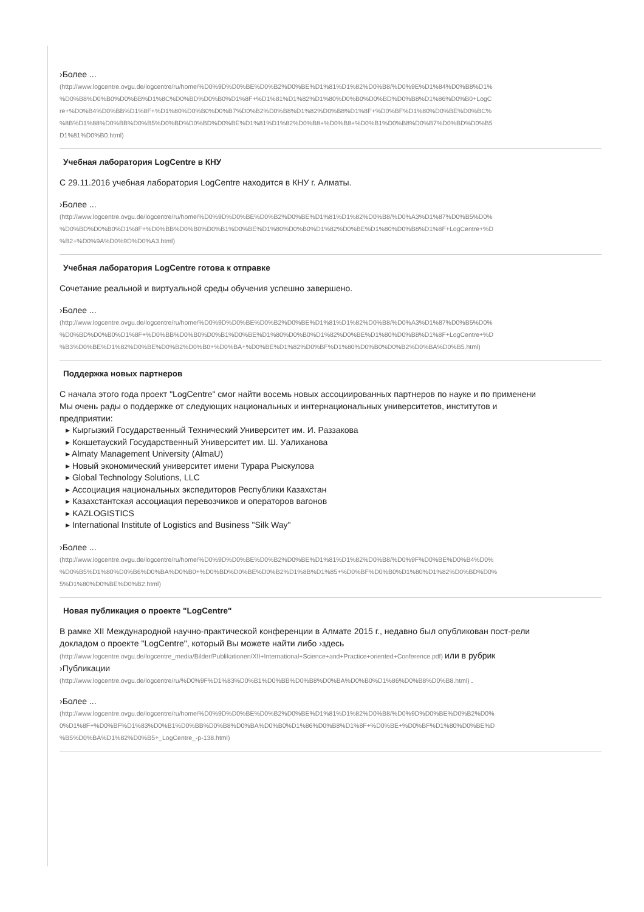›Более ...
(http://www.logcentre.ovgu.de/logcentre/ru/home/%D0%9D%D0%BE%D0%B2%D0%BE%D1%81%D1%82%D0%B8/%D0%9E%D1%84%D0%B8%D1%
%D0%B8%D0%B0%D0%BB%D1%8C%D0%BD%D0%B0%D1%8F+%D1%81%D1%82%D1%80%D0%B0%D0%BD%D0%B8%D1%86%D0%B0+LogC
re+%D0%B4%D0%BB%D1%8F+%D1%80%D0%B0%D0%B7%D0%B2%D0%B8%D1%82%D0%B8%D1%8F+%D0%BF%D1%80%D0%BE%D0%BC%
%8B%D1%88%D0%BB%D0%B5%D0%BD%D0%BD%D0%BE%D1%81%D1%82%D0%B8+%D0%B8+%D0%B1%D0%B8%D0%B7%D0%BD%D0%B5
D1%81%D0%B0.html)
Учебная лаборатория LogCentre в КНУ
С 29.11.2016 учебная лаборатория LogCentre находится в КНУ г. Алматы.
›Более ...
(http://www.logcentre.ovgu.de/logcentre/ru/home/%D0%9D%D0%BE%D0%B2%D0%BE%D1%81%D1%82%D0%B8/%D0%A3%D1%87%D0%B5%D0%
%D0%BD%D0%B0%D1%8F+%D0%BB%D0%B0%D0%B1%D0%BE%D1%80%D0%B0%D1%82%D0%BE%D1%80%D0%B8%D1%8F+LogCentre+%D
%B2+%D0%9A%D0%9D%D0%A3.html)
Учебная лаборатория LogCentre готова к отправке
Сочетание реальной и виртуальной среды обучения успешно завершено.
›Более ...
(http://www.logcentre.ovgu.de/logcentre/ru/home/%D0%9D%D0%BE%D0%B2%D0%BE%D1%81%D1%82%D0%B8/%D0%A3%D1%87%D0%B5%D0%
%D0%BD%D0%B0%D1%8F+%D0%BB%D0%B0%D0%B1%D0%BE%D1%80%D0%B0%D1%82%D0%BE%D1%80%D0%B8%D1%8F+LogCentre+%D
%B3%D0%BE%D1%82%D0%BE%D0%B2%D0%B0+%D0%BA+%D0%BE%D1%82%D0%BF%D1%80%D0%B0%D0%B2%D0%BA%D0%B5.html)
Поддержка новых партнеров
С начала этого года проект "LogCentre" смог найти восемь новых ассоциированных партнеров по науке и по применени
Мы очень рады о поддержке от следующих национальных и интернациональных университетов, институтов и
предприятии:
▸ Кыргызкий Государственный Технический Университет им. И. Раззакова
▸ Кокшетауский Государственный Университет им. Ш. Уалиханова
▸ Almaty Management University (AlmaU)
▸ Новый экономический университет имени Турара Рыскулова
▸ Global Technology Solutions, LLC
▸ Ассоциация национальных экспедиторов Республики Казахстан
▸ Казахстантская ассоциация перевозчиков и операторов вагонов
▸ KAZLOGISTICS
▸ International Institute of Logistics and Business "Silk Way"
›Более ...
(http://www.logcentre.ovgu.de/logcentre/ru/home/%D0%9D%D0%BE%D0%B2%D0%BE%D1%81%D1%82%D0%B8/%D0%9F%D0%BE%D0%B4%D0%
%D0%B5%D1%80%D0%B6%D0%BA%D0%B0+%D0%BD%D0%BE%D0%B2%D1%8B%D1%85+%D0%BF%D0%B0%D1%80%D1%82%D0%BD%D0%
5%D1%80%D0%BE%D0%B2.html)
Новая публикация о проекте "LogCentre"
В рамке XII Международной научно-практической конференции в Алмате 2015 г., недавно был опубликован пост-рели
докладом о проекте "LogCentre", который Вы можете найти либо ›здесь
(http://www.logcentre.ovgu.de/logcentre_media/Bilder/Publikationen/XII+International+Science+and+Practice+oriented+Conference.pdf) или в рубрик
›Публикации
(http://www.logcentre.ovgu.de/logcentre/ru/%D0%9F%D1%83%D0%B1%D0%BB%D0%B8%D0%BA%D0%B0%D1%86%D0%B8%D0%B8.html) .
›Более ...
(http://www.logcentre.ovgu.de/logcentre/ru/home/%D0%9D%D0%BE%D0%B2%D0%BE%D1%81%D1%82%D0%B8/%D0%9D%D0%BE%D0%B2%D0%
0%D1%8F+%D0%BF%D1%83%D0%B1%D0%BB%D0%B8%D0%BA%D0%B0%D1%86%D0%B8%D1%8F+%D0%BE+%D0%BF%D1%80%D0%BE%D
%B5%D0%BA%D1%82%D0%B5+_LogCentre_-p-138.html)